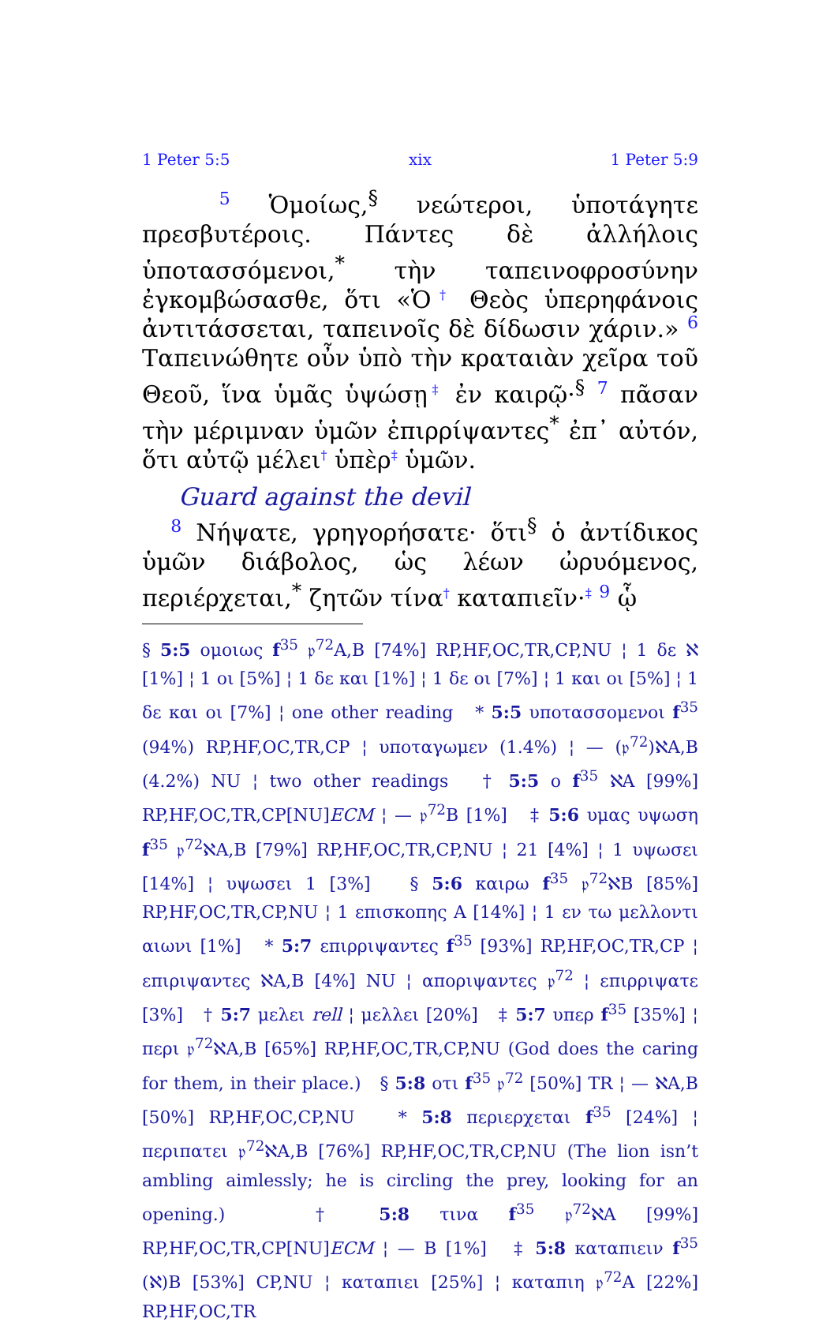1 Peter 5:5 xix 1 Peter 5:9
5 Ὁμοίως,<sup>§</sup> νεώτεροι, ὑποτάγητε πρεσβυτέροις. Πάντες δὲ ἀλλήλοις ὑποτασσόμενοι,<sup>*</sup> τὴν ταπεινοφροσύνην ἐγκομβώσασθε, ὅτι «Ὁ† Θεὸς ὑπερηφάνοις ἀντιτάσσεται, ταπεινοῖς δὲ δίδωσιν χάριν.» 6 Ταπεινώθητε οὖν ὑπὸ τὴν κραταιὰν χεῖρα τοῦ Θεοῦ, ἵνα ὑμᾶς ὑψώσῃ‡ ἐν καιρῷ·<sup>§</sup> 7 πᾶσαν τὴν μέριμναν ὑμῶν ἐπιρρίψαντες<sup>*</sup> ἐπ᾽ αὐτόν, ὅτι αὐτῷ μέλει† ὑπὲρ‡ ὑμῶν.
Guard against the devil
8 Νήψατε, γρηγορήσατε· ὅτι<sup>§</sup> ὁ ἀντίδικος ὑμῶν διάβολος, ὡς λέων ὠρυόμενος, περιέρχεται,<sup>*</sup> ζητῶν τίνα† καταπιεῖν·‡ 9 ᾧ
§ 5:5 ομοιως f<sup>35</sup> 𝔭<sup>72</sup>A,B [74%] RP,HF,OC,TR,CP,NU ¦ 1 δε ℵ [1%] ¦ 1 οι [5%] ¦ 1 δε και [1%] ¦ 1 δε οι [7%] ¦ 1 και οι [5%] ¦ 1 δε και οι [7%] ¦ one other reading * 5:5 υποτασσομενοι f<sup>35</sup> (94%) RP,HF,OC,TR,CP ¦ υποταγωμεν (1.4%) ¦ — (𝔭<sup>72</sup>)ℵA,B (4.2%) NU ¦ two other readings † 5:5 ο f<sup>35</sup> ℵA [99%] RP,HF,OC,TR,CP[NU]ECM ¦ — 𝔭<sup>72</sup>B [1%] ‡ 5:6 υμας υψωση f<sup>35</sup> 𝔭<sup>72</sup>ℵA,B [79%] RP,HF,OC,TR,CP,NU ¦ 21 [4%] ¦ 1 υψωσει [14%] ¦ υψωσει 1 [3%] § 5:6 καιρω f<sup>35</sup> 𝔭<sup>72</sup>ℵB [85%] RP,HF,OC,TR,CP,NU ¦ 1 επισκοπης A [14%] ¦ 1 εν τω μελλοντι αιωνι [1%] * 5:7 επιρριψαντες f<sup>35</sup> [93%] RP,HF,OC,TR,CP ¦ επιριψαντες ℵA,B [4%] NU ¦ αποριψαντες 𝔭<sup>72</sup> ¦ επιρριψατε [3%] † 5:7 μελει rell ¦ μελλει [20%] ‡ 5:7 υπερ f<sup>35</sup> [35%] ¦ περι 𝔭<sup>72</sup>ℵA,B [65%] RP,HF,OC,TR,CP,NU (God does the caring for them, in their place.) § 5:8 οτι f<sup>35</sup> 𝔭<sup>72</sup> [50%] TR ¦ — ℵA,B [50%] RP,HF,OC,CP,NU * 5:8 περιερχεται f<sup>35</sup> [24%] ¦ περιπατει 𝔭<sup>72</sup>ℵA,B [76%] RP,HF,OC,TR,CP,NU (The lion isn’t ambling aimlessly; he is circling the prey, looking for an opening.) † 5:8 τινα f<sup>35</sup> 𝔭<sup>72</sup>ℵA [99%] RP,HF,OC,TR,CP[NU]ECM ¦ — B [1%] ‡ 5:8 καταπιειν f<sup>35</sup> (ℵ)B [53%] CP,NU ¦ καταπιει [25%] ¦ καταπιη 𝔭<sup>72</sup>A [22%] RP,HF,OC,TR